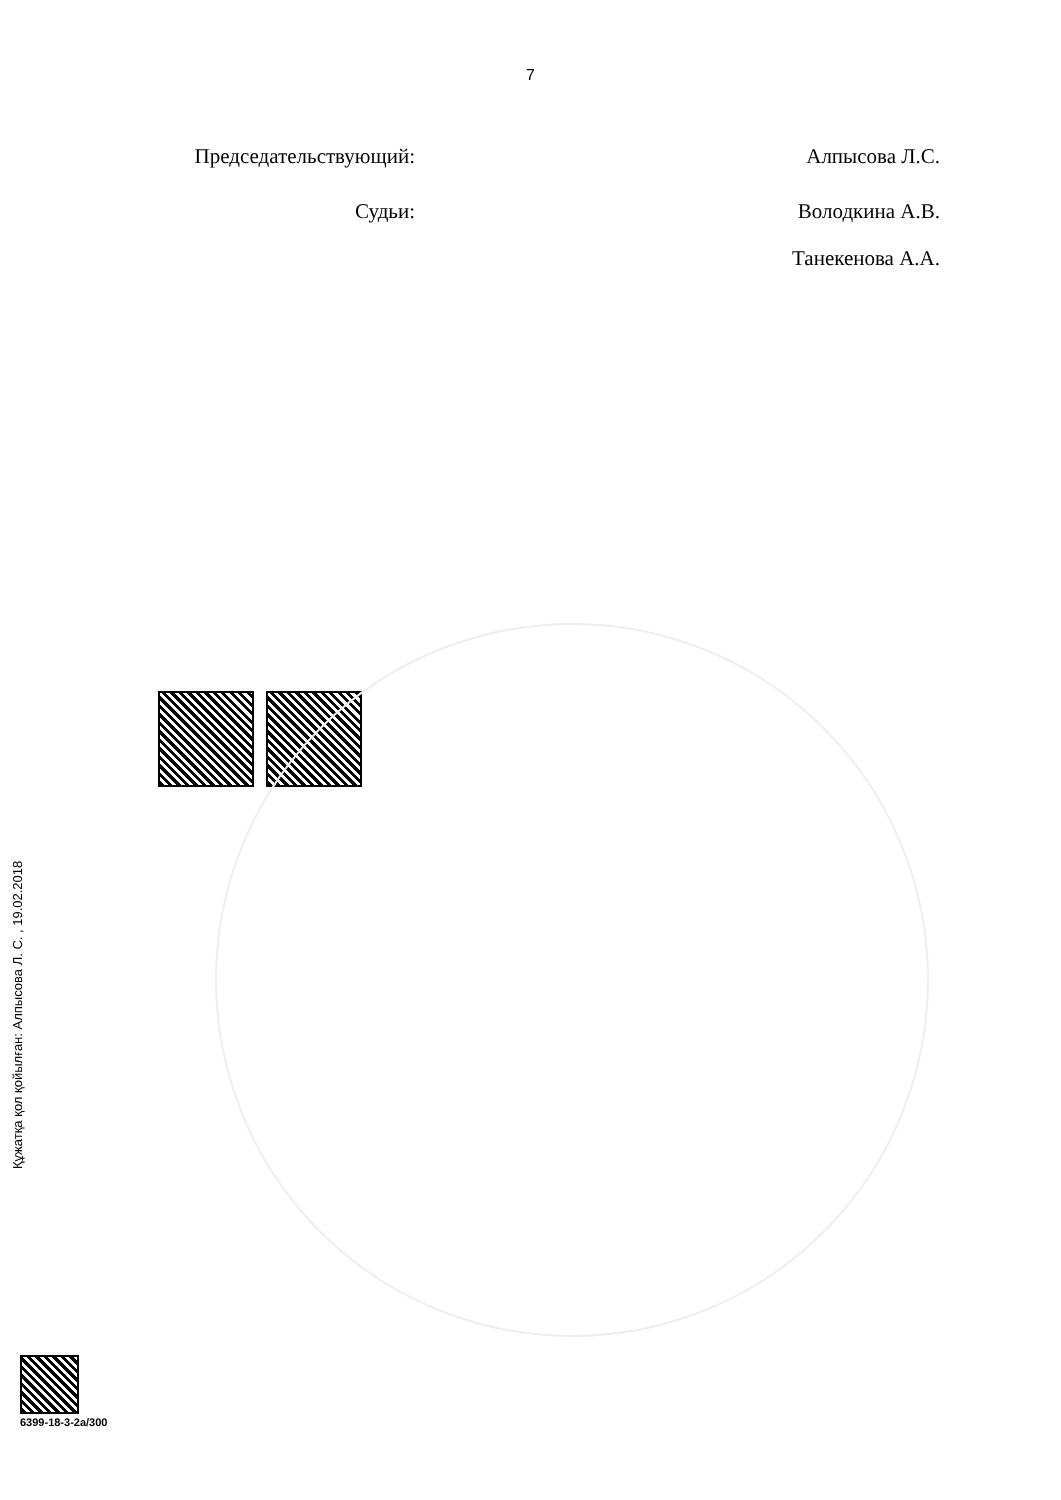7
Председательствующий: Алпысова Л.С.
Судьи: Володкина А.В.
Танекенова А.А.
Құжатқа қол қойылған: Алпысова Л. С. , 19.02.2018
6399-18-3-2а/300